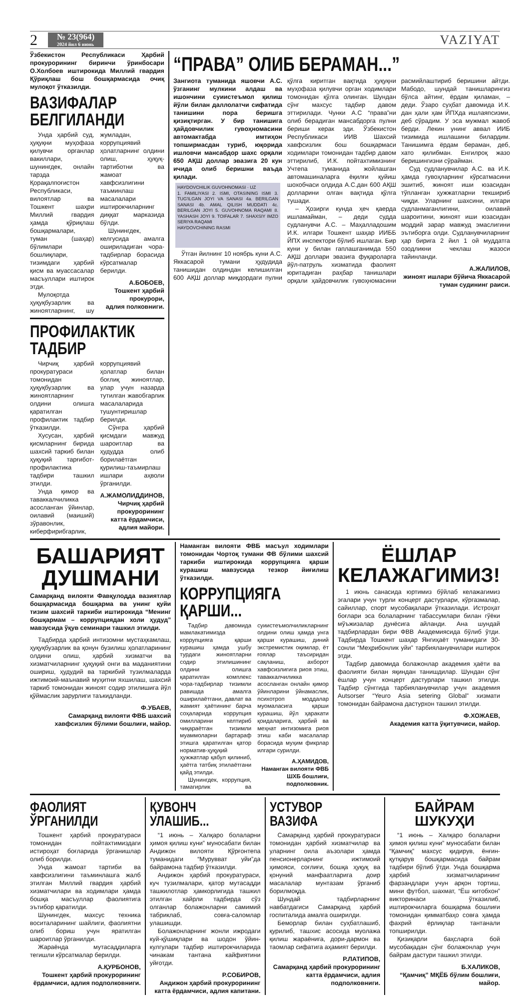2
№ 23(964)
2024 йил 6 июнь
VAZIYAT
Ўзбекистон Республикаси Ҳарбий прокурорининг биринчи ўринбосари О.Холбоев иштирокида Миллий гвардия Қўриқлаш бош бошқармасида очиқ мулоқот ўтказилди.
ВАЗИФАЛАР БЕЛГИЛАНДИ
Унда ҳарбий суд, ҳуқуқни муҳофаза қилувчи органлар вакиллари, шунингдек, онлайн тарзда Қорақалпоғистон Республикаси, вилоятлар ва Тошкент шаҳри Миллий гвардия ҳамда қўриқлаш бошқармалари, туман (шаҳар) бўлимлари бошлиқлари, тизимдаги ҳарбий қисм ва муассасалар масъуллари иштирок этди.
Мулоқотда ҳуқуқбузарлик ва жиноятларнинг, шу жумладан, коррупциявий ҳолатларнинг олдини олиш, ҳуқуқ-тартиботни ва жамоат хавфсизлигини таъминлаш масалалари иштирокчиларнинг диққат марказида бўлди.
Шунингдек, келгусида амалга ошириладиган чора-тадбирлар борасида кўрсатмалар берилди.
А.БОБОЕВ,
Тошкент ҳарбий прокурори,
адлия полковниги.
ПРОФИЛАКТИК ТАДБИР
Чирчиқ ҳарбий прокуратураси томонидан ҳуқуқбузарлик ва жиноятларнинг олдини олишга қаратилган профилактик тадбир ўтказилди.
Хусусан, ҳарбий қисмларнинг бирида шахсий таркиб билан ҳуқуқий тарғибот-профилактика тадбири ташкил этилди.
Унда қимор ва таваккалчиликка асосланган ўйинлар, оилавий (маиший) зўравонлик, киберфирибгарлик, коррупциявий ҳолатлар билан боғлиқ жиноятлар, улар учун назарда тутилган жавобгарлик масалаларида тушунтиришлар берилди.
Сўнгра ҳарбий қисмдаги мавжуд шароитлар ва ҳудудда олиб борилаётган қурилиш-таъмирлаш ишлари аҳволи ўрганилди.
А.ЖАМОЛИДДИНОВ,
Чирчиқ ҳарбий прокурорининг катта ёрдамчиси, адлия майори.
“ПРАВА” ОЛИБ БЕРАМАН...”
Зангиота туманида яшовчи А.С. ўзганинг мулкини алдаш ва ишончини суиистеъмол қилиш йўли билан даллолатчи сифатида танишини пора беришга қизиқтирган. У бир танишига ҳайдовчилик гувоҳномасини автомактабда имтиҳон топширмасдан туриб, юқорида ишловчи мансабдор шахс орқали 650 АҚШ доллар эвазига 20 кун ичида олиб беришни ваъда қилади.
HAYDOVCHILIK GUVOHNOMASI · UZ
1. FAMILIYASI 2. ISMI, OTASINING ISMI 3. TUG'ILGAN JOYI VA SANASI 4a. BERILGAN SANASI 4b. AMAL QILISH MUDDATI 4c. BERILGAN JOYI 5. GUVOHNOMA RAQAMI 8. YASHASH JOYI 9. TOIFALAR 7. SHAXSIY IMZO SERIYA RAQAMI
HAYDOVCHINING RASMI
Ўтган йилнинг 10 ноябрь куни А.С. Яккасарой тумани ҳудудида танишидан олдиндан келишилган 600 АҚШ доллар миқдордаги пулни қўлга киритган вақтида ҳуқуқни муҳофаза қилувчи орган ходимлари томонидан қўлга олинган. Шундан сўнг махсус тадбир давом эттирилади. Чунки А.С “права”ни олиб берадиган мансабдорга пулни бериши керак эди. Ўзбекистон Республикаси ИИВ Шахсий хавфсизлик бош бошқармаси ходимлари томонидан тадбир давом эттирилиб, И.К. пойтахтимизнинг Учтепа туманида жойлашган автомашиналарга ёқилғи қуйиш шохобчаси олдида А.С.дан 600 АҚШ долларини олган вақтида қўлга тушади.
– Ҳозирги кунда ҳеч қаерда ишламайман, – деди судда судланувчи А.С. – Маҳалладошим И.К. илгари Тошкент шаҳар ИИББ ЙПХ инспектори бўлиб ишлаган. Бир куни у билан гаплашганимда 550 АҚШ доллари эвазига фуқароларга йўл-патруль хизматида фаолият юритадиган раҳбар танишлари орқали ҳайдовчилик гувоҳномасини расмийлаштириб беришини айтди. Мабодо, шундай танишларингиз бўлса айтинг, ёрдам қиламан, – деди. Ўзаро суҳбат давомида И.К. дан ҳали ҳам ЙПХда ишлаяпсизми, деб сўрадим. У эса мужмал жавоб берди. Лекин унинг аввал ИИБ тизимида ишлашини билардим. Танишимга ёрдам бераман, деб, хато қилибман. Енгилроқ жазо беришингизни сўрайман.
Суд судланувчилар А.С. ва И.К. ҳамда гувоҳларнинг кўрсатмасини эшитиб, жиноят иши юзасидан тўпланган ҳужжатларни текшириб чиқди. Уларнинг шахсини, илгари судланмаганлигини, оилавий шароитини, жиноят иши юзасидан моддий зарар мавжуд эмаслигини эътиборга олди. Судланувчиларнинг ҳар бирига 2 йил 1 ой муддатга озодликни чеклаш жазоси тайинланди.
А.ЖАЛИЛОВ,
жиноят ишлари бўйича Яккасарой туман судининг раиси.
БАШАРИЯТ ДУШМАНИ
Самарқанд вилояти Фавқулодда вазиятлар бошқармасида бошқарма ва унинг қуйи тизим шахсий таркиби иштирокида “Менинг бошқармам – коррупциядан холи ҳудуд” мавзусида ўқув семинари ташкил этилди.
Тадбирда ҳарбий интизомни мустаҳкамлаш, ҳуқуқбузарлик ва қонун бузилиш ҳолатларининг олдини олиш, ҳарбий хизматчи ва хизматчиларнинг ҳуқуқий онги ва маданиятини ошириш, ҳудудий ва таркибий тузилмаларда ижтимоий-маънавий муҳитни яхшилаш, шахсий таркиб томонидан жиноят содир этилишига йўл қўймаслик зарурлиги таъкидланди.
Ф.УБАЕВ,
Самарқанд вилояти ФВБ шахсий хавфсизлик бўлими бошлиғи, майор.
Наманган вилояти ФВБ масъул ходимлари томонидан Чортоқ тумани ФВ бўлими шахсий таркиби иштирокида коррупцияга қарши курашиш мавзусида тезкор йиғилиш ўтказилди.
КОРРУПЦИЯГА ҚАРШИ...
Тадбир давомида мамлакатимизда коррупцияга қарши курашиш ҳамда ушбу турдаги жиноятларни содир этилишининг олдини олишга қаратилган комплекс чора-тадбирлар тизимли равишда амалга оширилаётгани, давлат ва жамият ҳаётининг барча соҳаларида коррупция омилларини келтириб чиқараётган тизимли муаммоларни бартараф этишга қаратилган қатор норматив-ҳуқуқий ҳужжатлар қабул қилиниб, ҳаётга татбиқ этилаётгани қайд этилди.
Шунингдек, коррупция, тамагирлик ва суиистеъмолчиликларнинг олдини олиш ҳамда унга қарши курашиш, диний экстремистик оқимлар, ёт ғоялар таъсиридан сақланиш, ахборот хавфсизлигига риоя этиш, таваккалчиликка асосланган онлайн қимор ўйинларини ўйнамаслик, психотроп моддалар муомаласига қарши курашиш, йўл ҳаракати қоидаларига, ҳарбий ва меҳнат интизомига риоя этиш каби масалалар борасида муҳим фикрлар илгари сурилди.
А.ҲАМИДОВ,
Наманган вилояти ФВБ ШХБ бошлиғи, подполковник.
ЁШЛАР КЕЛАЖАГИМИЗ!
1 июнь санасида юртимиз бўйлаб келажагимиз эгалари учун турли концерт дастурлари, кўргазмалар, сайиллар, спорт мусобақалари ўтказилади. Истроҳат боғлари эса болаларнинг табассумлари билан гўёки мўъжизалар дунёсига айланди. Ана шундай тадбирлардан бири ФВВ Академиясида бўлиб ўтди. Тадбирда Тошкент шаҳар Янгиҳаёт туманидаги 30-сонли “Меҳрибонлик уйи” тарбияланувчилари иштирок этди.
Тадбир давомида болажонлар академия ҳаёти ва фаолияти билан яқиндан танишдилар. Шундан сўнг ёшлар учун концерт дастурлари ташкил этилди. Тадбир сўнггида тарбияланувчилар учун академия Autsorser “Yeuro Asia setering Global” хизмати томонидан байрамона дастурхон ташкил этилди.
Ф.ХОЖАЕВ,
Академия катта ўқитувчиси, майор.
ФАОЛИЯТ ЎРГАНИЛДИ
Тошкент ҳарбий прокуратураси томонидан пойтахтимиздаги истироҳат боғларида ўрганишлар олиб борилди.
Унда жамоат тартиби ва хавфсизлигини таъминлашга жалб этилган Миллий гвардия ҳарбий хизматчилари ва ходимлари ҳамда бошқа масъуллар фаолиятига эътибор қаратилди.
Шунингдек, махсус техника воситаларининг шайлиги, фаолиятни олиб бориш учун яратилган шароитлар ўрганилди.
Жараёнда мутасаддиларга тегишли кўрсатмалар берилди.
А.ҚУРБОНОВ,
Тошкент ҳарбий прокурорининг ёрдамчиси, адлия подполковниги.
ҚУВОНЧ УЛАШИБ...
“1 июнь – Халқаро болаларни ҳимоя қилиш куни” муносабати билан Андижон вилояти Қўрғонтепа туманидаги “Мурувват уйи”да байрамона тадбир ўтказилди.
Андижон ҳарбий прокуратураси, куч тузилмалари, қатор мутасадди ташкилотлар ҳамкорлигида ташкил этилган хайрли тадбирда сўз олганлар болажонларни самимий табриклаб, совға-саломлар улашишди.
Болажонларнинг жонли ижродаги куй-қўшиқлари ва шодон ўйин-кулгулари тадбир иштирокчиларида чинакам тантана кайфиятини уйғотди.
Р.СОБИРОВ,
Андижон ҳарбий прокурорининг катта ёрдамчиси, адлия капитани.
УСТУВОР ВАЗИФА
Самарқанд ҳарбий прокуратураси томонидан ҳарбий хизматчилар ва уларнинг оила аъзолари ҳамда пенсионерларнинг ижтимоий ҳимояси, соғлиғи, бошқа ҳуқуқ ва қонуний манфаатларига доир масалалар мунтазам ўрганиб борилмоқда.
Шундай тадбирларнинг навбатдагиси Самарқанд ҳарбий госпиталида амалга оширилди.
Беморлар билан суҳбатлашиб, қурилиб, ташхис асосида муолажа қилиш жараёнига, дори-дармон ва таомлар сифатига аҳамият берилди.
Р.ЛАТИПОВ,
Самарқанд ҳарбий прокурорининг катта ёрдамчиси, адлия подполковниги.
БАЙРАМ ШУКУҲИ
“1 июнь – Халқаро болаларни ҳимоя қилиш куни” муносабати билан “Қамчиқ” махсус қидирув, ёнғин-қутқарув бошқармасида байрам тадбири бўлиб ўтди. Унда бошқарма ҳарбий хизматчиларининг фарзандлари учун арқон тортиш, мини футбол, шахмат, “Ёш китобхон” викторинаси ўтказилиб, иштирокчиларга бошқарма бошлиғи томонидан қимматбаҳо совға ҳамда фахрий ёрлиқлар тантанали топширилди.
Қизиқарли баҳсларга бой мусобақадан сўнг болажонлар учун байрам дастури ташкил этилди.
Б.ХАЛИКОВ,
“Қамчиқ” МҚЁБ бўлим бошлиғи, майор.